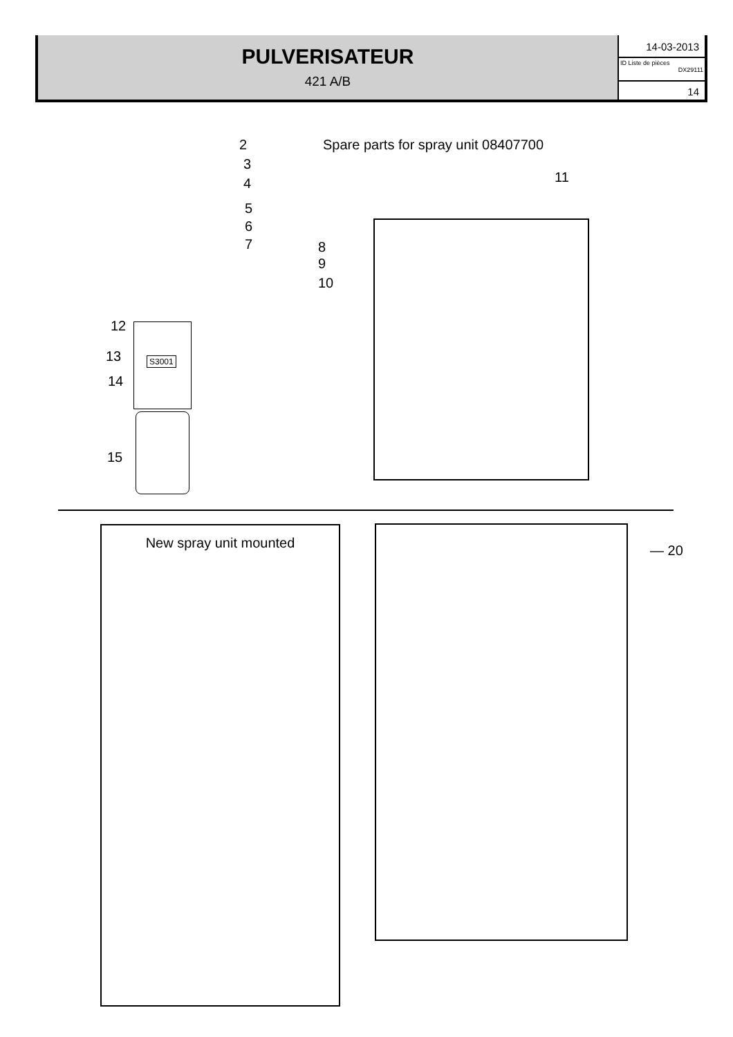PULVERISATEUR
421 A/B
14-03-2013
ID Liste de pièces
DX29111
14
Spare parts for spray unit 08407700
2
3
4
5
6
7 8
9
10
12
13
14
15
S3001
11
New spray unit mounted
— 20